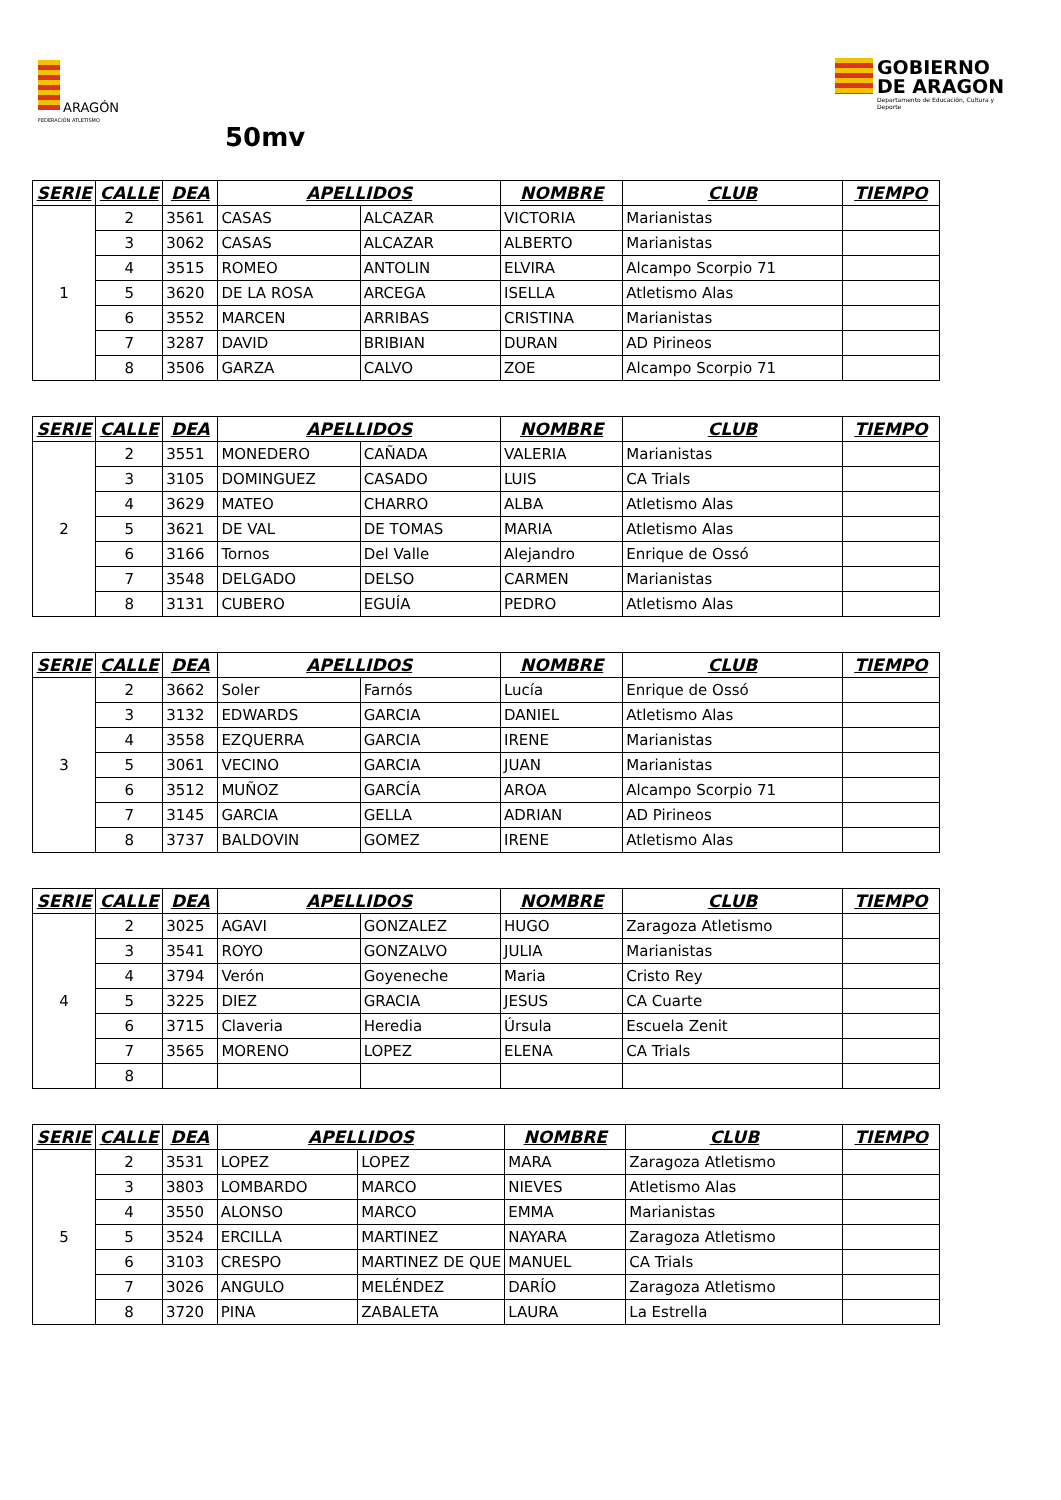ARAGÓN
FEDERACIÓN ATLETISMO
GOBIERNO DE ARAGON
Departamento de Educación, Cultura y Deporte
50mv
| SERIE | CALLE | DEA | APELLIDOS | | NOMBRE | CLUB | TIEMPO |
| --- | --- | --- | --- | --- | --- | --- | --- |
| 1 | 2 | 3561 | CASAS | ALCAZAR | VICTORIA | Marianistas | |
| | 3 | 3062 | CASAS | ALCAZAR | ALBERTO | Marianistas | |
| | 4 | 3515 | ROMEO | ANTOLIN | ELVIRA | Alcampo Scorpio 71 | |
| | 5 | 3620 | DE LA ROSA | ARCEGA | ISELLA | Atletismo Alas | |
| | 6 | 3552 | MARCEN | ARRIBAS | CRISTINA | Marianistas | |
| | 7 | 3287 | DAVID | BRIBIAN | DURAN | AD Pirineos | |
| | 8 | 3506 | GARZA | CALVO | ZOE | Alcampo Scorpio 71 | |
| SERIE | CALLE | DEA | APELLIDOS | | NOMBRE | CLUB | TIEMPO |
| --- | --- | --- | --- | --- | --- | --- | --- |
| 2 | 2 | 3551 | MONEDERO | CAÑADA | VALERIA | Marianistas | |
| | 3 | 3105 | DOMINGUEZ | CASADO | LUIS | CA Trials | |
| | 4 | 3629 | MATEO | CHARRO | ALBA | Atletismo Alas | |
| | 5 | 3621 | DE VAL | DE TOMAS | MARIA | Atletismo Alas | |
| | 6 | 3166 | Tornos | Del Valle | Alejandro | Enrique de Ossó | |
| | 7 | 3548 | DELGADO | DELSO | CARMEN | Marianistas | |
| | 8 | 3131 | CUBERO | EGUÍA | PEDRO | Atletismo Alas | |
| SERIE | CALLE | DEA | APELLIDOS | | NOMBRE | CLUB | TIEMPO |
| --- | --- | --- | --- | --- | --- | --- | --- |
| 3 | 2 | 3662 | Soler | Farnós | Lucía | Enrique de Ossó | |
| | 3 | 3132 | EDWARDS | GARCIA | DANIEL | Atletismo Alas | |
| | 4 | 3558 | EZQUERRA | GARCIA | IRENE | Marianistas | |
| | 5 | 3061 | VECINO | GARCIA | JUAN | Marianistas | |
| | 6 | 3512 | MUÑOZ | GARCÍA | AROA | Alcampo Scorpio 71 | |
| | 7 | 3145 | GARCIA | GELLA | ADRIAN | AD Pirineos | |
| | 8 | 3737 | BALDOVIN | GOMEZ | IRENE | Atletismo Alas | |
| SERIE | CALLE | DEA | APELLIDOS | | NOMBRE | CLUB | TIEMPO |
| --- | --- | --- | --- | --- | --- | --- | --- |
| 4 | 2 | 3025 | AGAVI | GONZALEZ | HUGO | Zaragoza Atletismo | |
| | 3 | 3541 | ROYO | GONZALVO | JULIA | Marianistas | |
| | 4 | 3794 | Verón | Goyeneche | Maria | Cristo Rey | |
| | 5 | 3225 | DIEZ | GRACIA | JESUS | CA Cuarte | |
| | 6 | 3715 | Claveria | Heredia | Úrsula | Escuela Zenit | |
| | 7 | 3565 | MORENO | LOPEZ | ELENA | CA Trials | |
| | 8 | | | | | | |
| SERIE | CALLE | DEA | APELLIDOS | | NOMBRE | CLUB | TIEMPO |
| --- | --- | --- | --- | --- | --- | --- | --- |
| 5 | 2 | 3531 | LOPEZ | LOPEZ | MARA | Zaragoza Atletismo | |
| | 3 | 3803 | LOMBARDO | MARCO | NIEVES | Atletismo Alas | |
| | 4 | 3550 | ALONSO | MARCO | EMMA | Marianistas | |
| | 5 | 3524 | ERCILLA | MARTINEZ | NAYARA | Zaragoza Atletismo | |
| | 6 | 3103 | CRESPO | MARTINEZ DE QUE | MANUEL | CA Trials | |
| | 7 | 3026 | ANGULO | MELÉNDEZ | DARÍO | Zaragoza Atletismo | |
| | 8 | 3720 | PINA | ZABALETA | LAURA | La Estrella | |